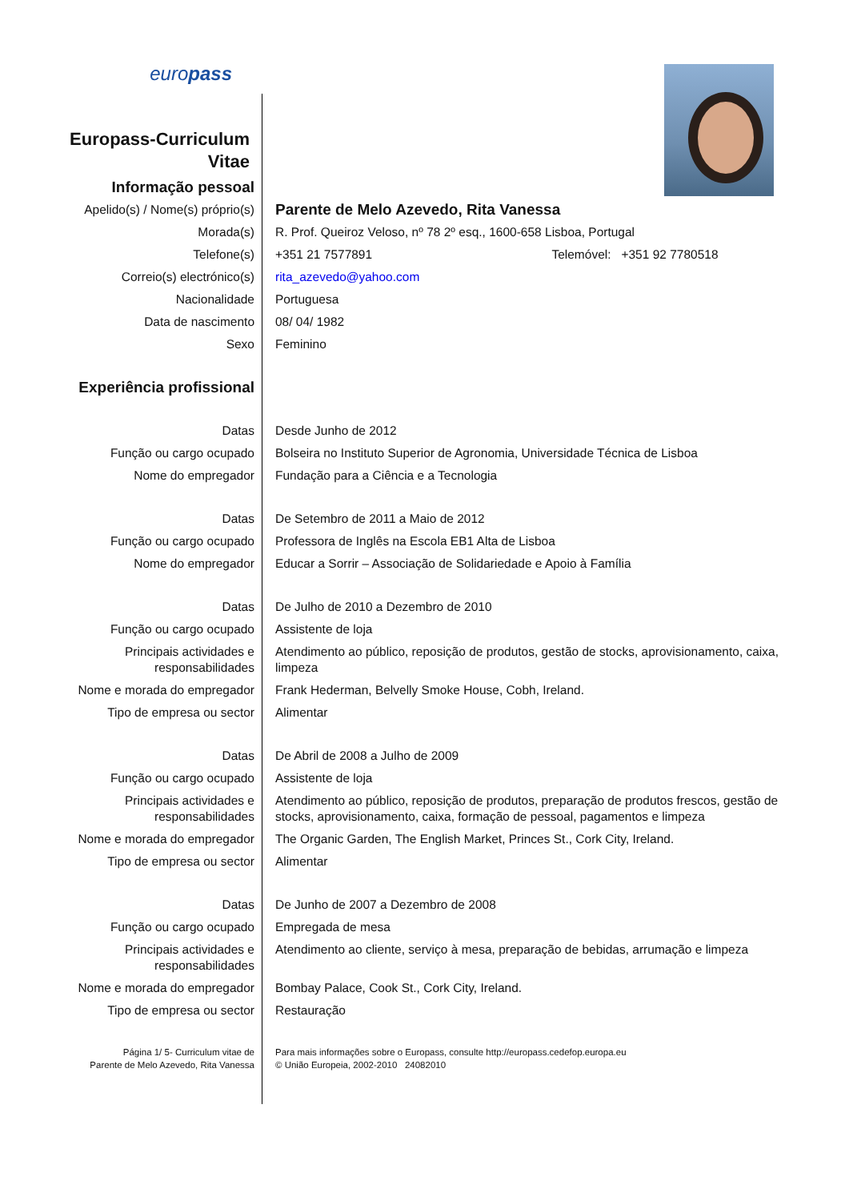| euro pass | |
| Europass-Curriculum Vitae | |
| Informação pessoal | |
| Apelido(s) / Nome(s) próprio(s) | Parente de Melo Azevedo, Rita Vanessa |
| Morada(s) | R. Prof. Queiroz Veloso, nº 78 2º esq., 1600-658 Lisboa, Portugal |
| Telefone(s) | +351 21 7577891 Telemóvel: +351 92 7780518 |
| Correio(s) electrónico(s) | rita_azevedo@yahoo.com |
| Nacionalidade | Portuguesa |
| Data de nascimento | 08/ 04/ 1982 |
| Sexo | Feminino |
| Experiência profissional | |
| Datas | Desde Junho de 2012 |
| Função ou cargo ocupado | Bolseira no Instituto Superior de Agronomia, Universidade Técnica de Lisboa |
| Nome do empregador | Fundação para a Ciência e a Tecnologia |
| Datas | De Setembro de 2011 a Maio de 2012 |
| Função ou cargo ocupado | Professora de Inglês na Escola EB1 Alta de Lisboa |
| Nome do empregador | Educar a Sorrir – Associação de Solidariedade e Apoio à Família |
| Datas | De Julho de 2010 a Dezembro de 2010 |
| Função ou cargo ocupado | Assistente de loja |
| Principais actividades e responsabilidades | Atendimento ao público, reposição de produtos, gestão de stocks, aprovisionamento, caixa, limpeza |
| Nome e morada do empregador | Frank Hederman, Belvelly Smoke House, Cobh, Ireland. |
| Tipo de empresa ou sector | Alimentar |
| Datas | De Abril de 2008 a Julho de 2009 |
| Função ou cargo ocupado | Assistente de loja |
| Principais actividades e responsabilidades | Atendimento ao público, reposição de produtos, preparação de produtos frescos, gestão de stocks, aprovisionamento, caixa, formação de pessoal, pagamentos e limpeza |
| Nome e morada do empregador | The Organic Garden, The English Market, Princes St., Cork City, Ireland. |
| Tipo de empresa ou sector | Alimentar |
| Datas | De Junho de 2007 a Dezembro de 2008 |
| Função ou cargo ocupado | Empregada de mesa |
| Principais actividades e responsabilidades | Atendimento ao cliente, serviço à mesa, preparação de bebidas, arrumação e limpeza |
| Nome e morada do empregador | Bombay Palace, Cook St., Cork City, Ireland. |
| Tipo de empresa ou sector | Restauração |
| Página 1/ 5- Curriculum vitae de Parente de Melo Azevedo, Rita Vanessa | Para mais informações sobre o Europass, consulte http://europass.cedefop.europa.eu © União Europeia, 2002-2010 24082010 |